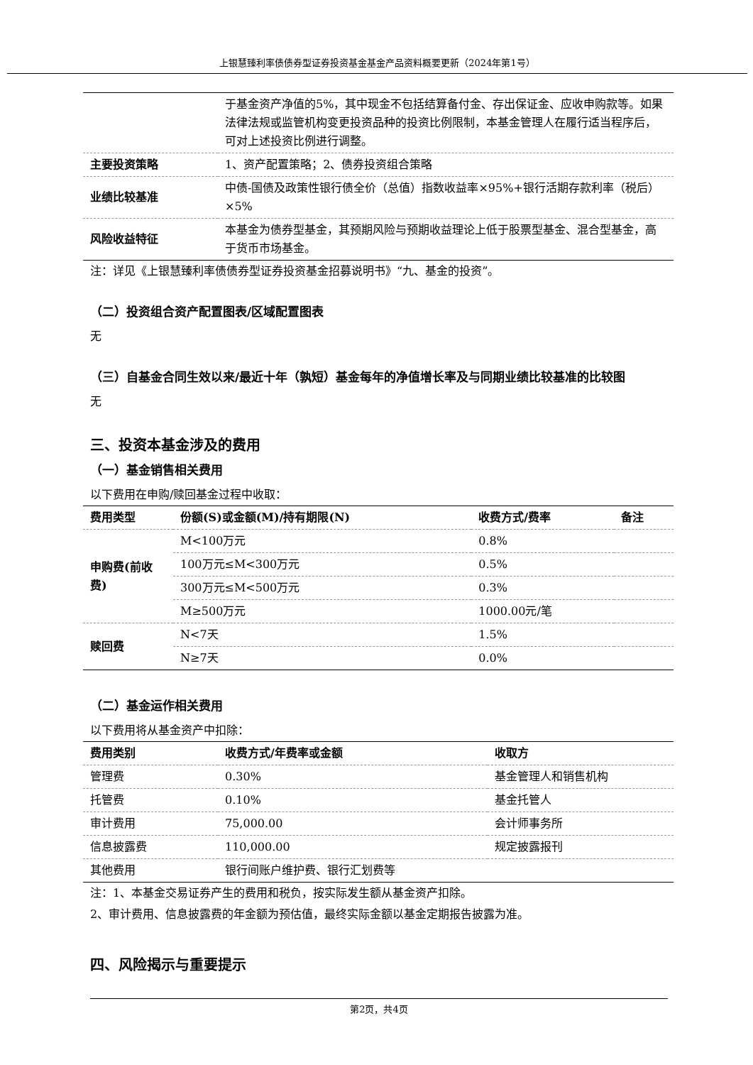上银慧臻利率债债券型证券投资基金基金产品资料概要更新（2024年第1号）
| | 于基金资产净值的5%，其中现金不包括结算备付金、存出保证金、应收申购款等。如果法律法规或监管机构变更投资品种的投资比例限制，本基金管理人在履行适当程序后，可对上述投资比例进行调整。 |
| 主要投资策略 | 1、资产配置策略；2、债券投资组合策略 |
| 业绩比较基准 | 中债-国债及政策性银行债全价（总值）指数收益率×95%+银行活期存款利率（税后）×5% |
| 风险收益特征 | 本基金为债券型基金，其预期风险与预期收益理论上低于股票型基金、混合型基金，高于货币市场基金。 |
注：详见《上银慧臻利率债债券型证券投资基金招募说明书》“九、基金的投资”。
（二）投资组合资产配置图表/区域配置图表
无
（三）自基金合同生效以来/最近十年（孰短）基金每年的净值增长率及与同期业绩比较基准的比较图
无
三、投资本基金涉及的费用
（一）基金销售相关费用
以下费用在申购/赎回基金过程中收取：
| 费用类型 | 份额(S)或金额(M)/持有期限(N) | 收费方式/费率 | 备注 |
| --- | --- | --- | --- |
| 申购费(前收费) | M<100万元 | 0.8% | |
| | 100万元≤M<300万元 | 0.5% | |
| | 300万元≤M<500万元 | 0.3% | |
| | M≥500万元 | 1000.00元/笔 | |
| 赎回费 | N<7天 | 1.5% | |
| | N≥7天 | 0.0% | |
（二）基金运作相关费用
以下费用将从基金资产中扣除：
| 费用类别 | 收费方式/年费率或金额 | 收取方 |
| --- | --- | --- |
| 管理费 | 0.30% | 基金管理人和销售机构 |
| 托管费 | 0.10% | 基金托管人 |
| 审计费用 | 75,000.00 | 会计师事务所 |
| 信息披露费 | 110,000.00 | 规定披露报刊 |
| 其他费用 | 银行间账户维护费、银行汇划费等 | |
注：1、本基金交易证券产生的费用和税负，按实际发生额从基金资产扣除。
2、审计费用、信息披露费的年金额为预估值，最终实际金额以基金定期报告披露为准。
四、风险揭示与重要提示
第2页，共4页